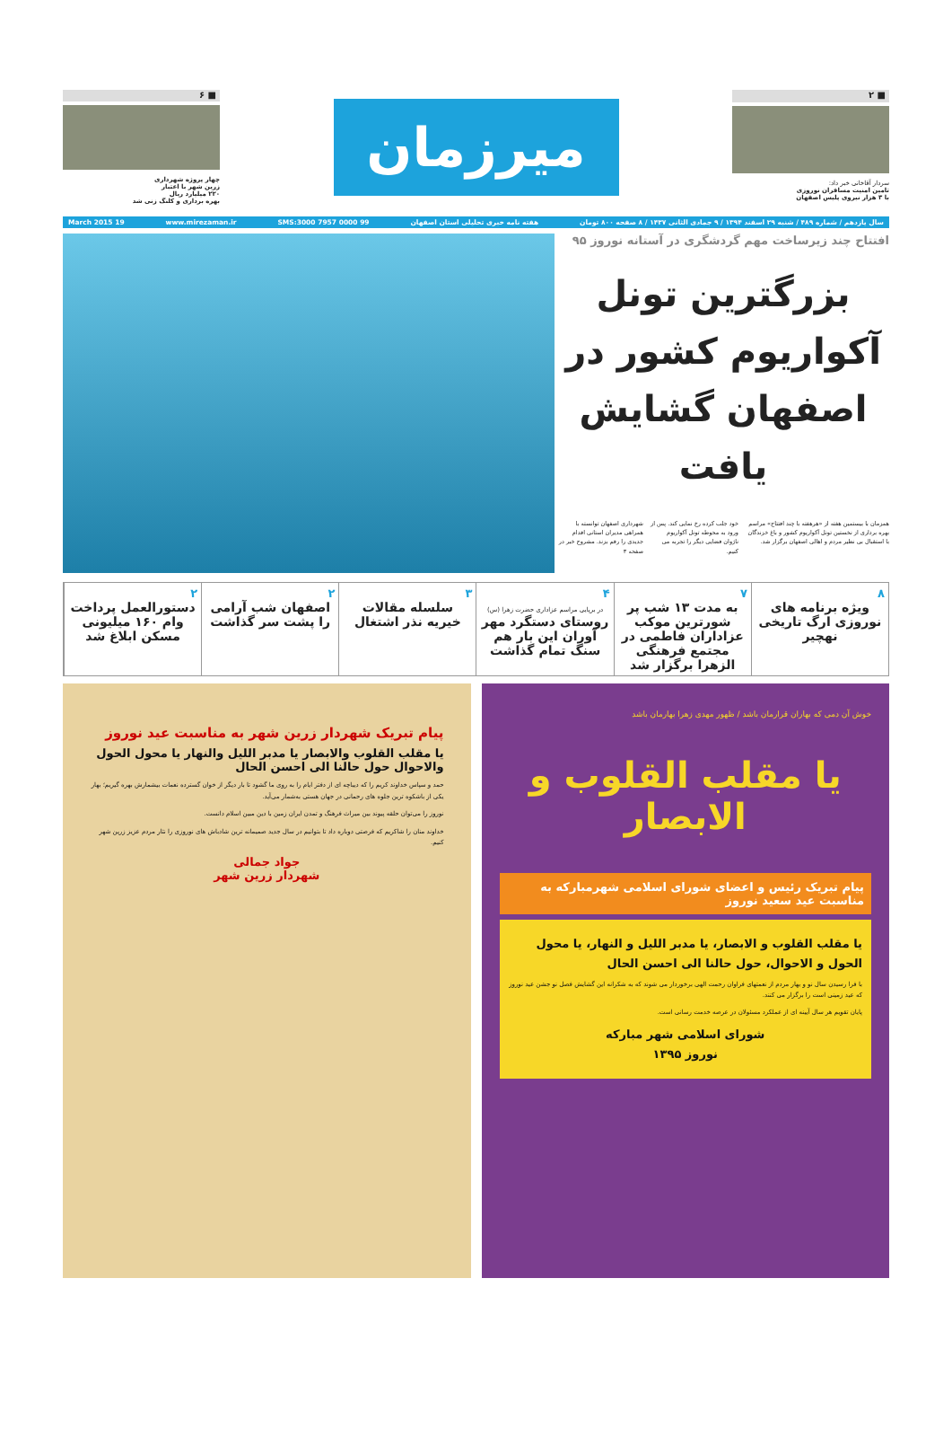■ ۲
سردار آقاخانی خبر داد:
تامین امنیت مسافران نوروزی
با ۳ هزار نیروی پلیس اصفهان
میرزمان
■ ۶
چهار پروژه شهرداری
زرین شهر با اعتبار
۲۲۰ میلیارد ریال
بهره برداری و کلنگ زنی شد
سال یازدهم / شماره ۴۸۹ / شنبه ۲۹ اسفند ۱۳۹۴ / ۹ جمادی الثانی ۱۴۳۷ / ۸ صفحه ۸۰۰ تومان هفته نامه خبری تحلیلی استان اصفهان SMS:3000 7957 0000 99 www.mirezaman.ir 19 March 2015
افتتاح چند زیرساخت مهم گردشگری در آستانه نوروز ۹۵
بزرگترین تونل آکواریوم کشور در اصفهان گشایش یافت
همزمان با بیستمین هفته از «هرهفته با چند افتتاح» مراسم بهره برداری از نخستین تونل آکواریوم کشور و باغ خزندگان با استقبال بی نظیر مردم و اهالی اصفهان برگزار شد.
خود جلب کرده رخ نمایی کند. پس از ورود به محوطه تونل آکواریوم ناژوان فضایی دیگر را تجربه می کنیم.
شهرداری اصفهان توانسته با همراهی مدیران استانی اقدام جدیدی را رقم بزند. مشروح خبر در صفحه ۳
۸
ویژه برنامه های نوروزی ارگ تاریخی نهچیر
۷
به مدت ۱۳ شب پر شورترین موکب عزاداران فاطمی در مجتمع فرهنگی الزهرا برگزار شد
۴
در برپایی مراسم عزاداری حضرت زهرا (س)
روستای دستگرد مهر آوران این بار هم سنگ تمام گذاشت
۳
سلسله مقالات خیریه نذر اشتغال
۲
اصفهان شب آرامی را پشت سر گذاشت
۲
دستورالعمل پرداخت وام ۱۶۰ میلیونی مسکن ابلاغ شد
خوش آن دمی که بهاران قرارمان باشد / ظهور مهدی زهرا بهارمان باشد
یا مقلب القلوب و الابصار
پیام تبریک رئیس و اعضای شورای اسلامی شهرمبارکه به مناسبت عید سعید نوروز
یا مقلب القلوب و الابصار، یا مدبر اللیل و النهار، یا محول الحول و الاحوال، حول حالنا الی احسن الحال
با فرا رسیدن سال نو و بهار مردم از نعمتهای فراوان رحمت الهی برخوردار می شوند که به شکرانه این گشایش فصل نو جشن عید نوروز که عید زمینی است را برگزار می کنند.
پایان تقویم هر سال آیینه ای از عملکرد مسئولان در عرصه خدمت رسانی است.
شورای اسلامی شهر مبارکه
نوروز ۱۳۹۵
پیام تبریک شهردار زرین شهر به مناسبت عید نوروز
یا مقلب القلوب والابصار یا مدبر اللیل والنهار یا محول الحول والاحوال حول حالنا الی احسن الحال
حمد و سپاس خداوند کریم را که دیباچه ای از دفتر ایام را به روی ما گشود تا بار دیگر از خوان گسترده نعمات بیشمارش بهره گیریم؛ بهار یکی از باشکوه ترین جلوه های رحمانی در جهان هستی به‌شمار می‌آید.
نوروز را می‌توان حلقه پیوند بین میراث فرهنگ و تمدن ایران زمین با دین مبین اسلام دانست.
خداوند منان را شاکریم که فرصتی دوباره داد تا بتوانیم در سال جدید صمیمانه ترین شادباش های نوروزی را نثار مردم عزیز زرین شهر کنیم.
جواد جمالی
شهردار زرین شهر